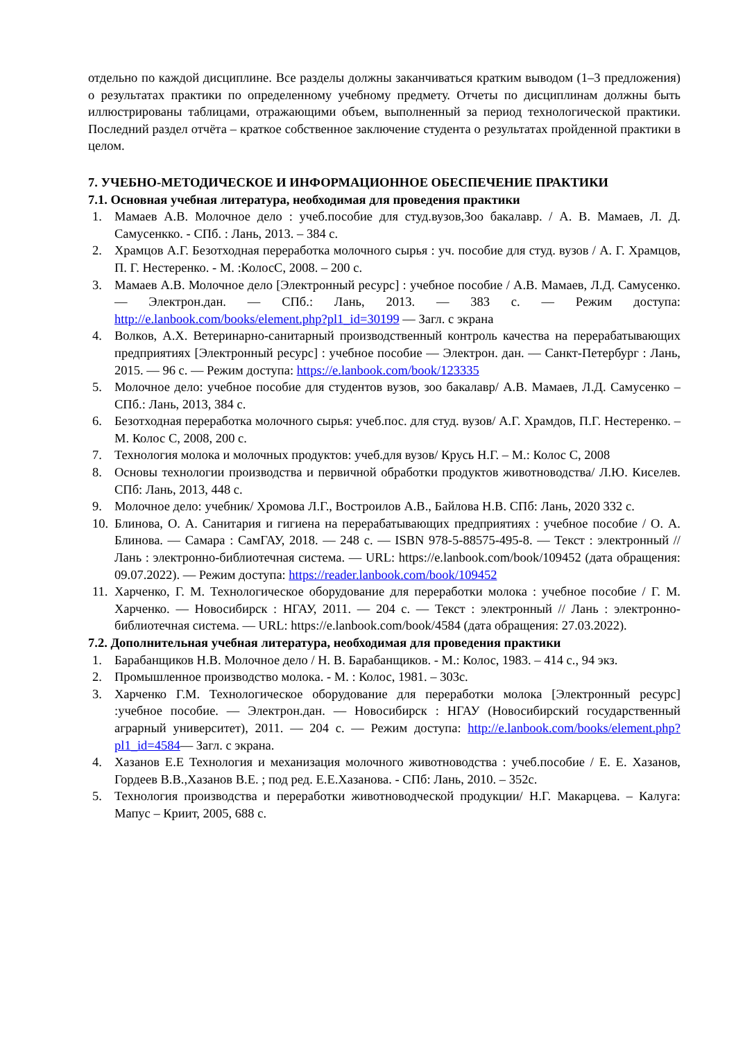отдельно по каждой дисциплине. Все разделы должны заканчиваться кратким выводом (1–3 предложения) о результатах практики по определенному учебному предмету. Отчеты по дисциплинам должны быть иллюстрированы таблицами, отражающими объем, выполненный за период технологической практики. Последний раздел отчёта – краткое собственное заключение студента о результатах пройденной практики в целом.
7. УЧЕБНО-МЕТОДИЧЕСКОЕ И ИНФОРМАЦИОННОЕ ОБЕСПЕЧЕНИЕ ПРАКТИКИ
7.1. Основная учебная литература, необходимая для проведения практики
1. Мамаев А.В. Молочное дело : учеб.пособие для студ.вузов,Зоо бакалавр. / А. В. Мамаев, Л. Д. Самусенкко. - СПб. : Лань, 2013. – 384 с.
2. Храмцов А.Г. Безотходная переработка молочного сырья : уч. пособие для студ. вузов / А. Г. Храмцов, П. Г. Нестеренко. - М. :КолосС, 2008. – 200 с.
3. Мамаев А.В. Молочное дело [Электронный ресурс] : учебное пособие / А.В. Мамаев, Л.Д. Самусенко. — Электрон.дан. — СПб.: Лань, 2013. — 383 с. — Режим доступа: http://e.lanbook.com/books/element.php?pl1_id=30199 — Загл. с экрана
4. Волков, А.Х. Ветеринарно-санитарный производственный контроль качества на перерабатывающих предприятиях [Электронный ресурс] : учебное пособие — Электрон. дан. — Санкт-Петербург : Лань, 2015. — 96 с. — Режим доступа: https://e.lanbook.com/book/123335
5. Молочное дело: учебное пособие для студентов вузов, зоо бакалавр/ А.В. Мамаев, Л.Д. Самусенко – СПб.: Лань, 2013, 384 с.
6. Безотходная переработка молочного сырья: учеб.пос. для студ. вузов/ А.Г. Храмдов, П.Г. Нестеренко. – М. Колос С, 2008, 200 с.
7. Технология молока и молочных продуктов: учеб.для вузов/ Крусь Н.Г. – М.: Колос С, 2008
8. Основы технологии производства и первичной обработки продуктов животноводства/ Л.Ю. Киселев. СПб: Лань, 2013, 448 с.
9. Молочное дело: учебник/ Хромова Л.Г., Востроилов А.В., Байлова Н.В. СПб: Лань, 2020 332 с.
10. Блинова, О. А. Санитария и гигиена на перерабатывающих предприятиях : учебное пособие / О. А. Блинова. — Самара : СамГАУ, 2018. — 248 с. — ISBN 978-5-88575-495-8. — Текст : электронный // Лань : электронно-библиотечная система. — URL: https://e.lanbook.com/book/109452 (дата обращения: 09.07.2022). — Режим доступа: https://reader.lanbook.com/book/109452
11. Харченко, Г. М. Технологическое оборудование для переработки молока : учебное пособие / Г. М. Харченко. — Новосибирск : НГАУ, 2011. — 204 с. — Текст : электронный // Лань : электронно-библиотечная система. — URL: https://e.lanbook.com/book/4584 (дата обращения: 27.03.2022).
7.2. Дополнительная учебная литература, необходимая для проведения практики
1. Барабанщиков Н.В. Молочное дело / Н. В. Барабанщиков. - М.: Колос, 1983. – 414 с., 94 экз.
2. Промышленное производство молока. - М. : Колос, 1981. – 303с.
3. Харченко Г.М. Технологическое оборудование для переработки молока [Электронный ресурс] :учебное пособие. — Электрон.дан. — Новосибирск : НГАУ (Новосибирский государственный аграрный университет), 2011. — 204 с. — Режим доступа: http://e.lanbook.com/books/element.php?pl1_id=4584— Загл. с экрана.
4. Хазанов Е.Е Технология и механизация молочного животноводства : учеб.пособие / Е. Е. Хазанов, Гордеев В.В.,Хазанов В.Е. ; под ред. Е.Е.Хазанова. - СПб: Лань, 2010. – 352с.
5. Технология производства и переработки животноводческой продукции/ Н.Г. Макарцева. – Калуга: Мапус – Криит, 2005, 688 с.